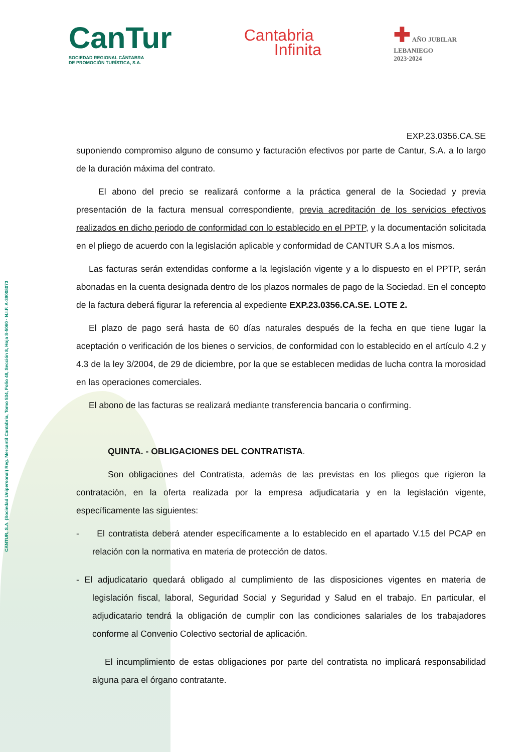CANTUR, S.A. (Sociedad Unipersonal) Reg. Mercantil Cantabria, Tomo 534, Folio 48, Sección 8, Hoja S-5060 · N.I.F. A-39008073
CanTur
SOCIEDAD REGIONAL CÁNTABRA
DE PROMOCIÓN TURÍSTICA, S.A.
Cantabria
Infinita
✚ AÑO JUBILAR
LEBANIEGO
2023·2024
EXP.23.0356.CA.SE
suponiendo compromiso alguno de consumo y facturación efectivos por parte de Cantur, S.A. a lo largo de la duración máxima del contrato.
El abono del precio se realizará conforme a la práctica general de la Sociedad y previa presentación de la factura mensual correspondiente, previa acreditación de los servicios efectivos realizados en dicho periodo de conformidad con lo establecido en el PPTP, y la documentación solicitada en el pliego de acuerdo con la legislación aplicable y conformidad de CANTUR S.A a los mismos.
Las facturas serán extendidas conforme a la legislación vigente y a lo dispuesto en el PPTP, serán abonadas en la cuenta designada dentro de los plazos normales de pago de la Sociedad. En el concepto de la factura deberá figurar la referencia al expediente EXP.23.0356.CA.SE. LOTE 2.
El plazo de pago será hasta de 60 días naturales después de la fecha en que tiene lugar la aceptación o verificación de los bienes o servicios, de conformidad con lo establecido en el artículo 4.2 y 4.3 de la ley 3/2004, de 29 de diciembre, por la que se establecen medidas de lucha contra la morosidad en las operaciones comerciales.
El abono de las facturas se realizará mediante transferencia bancaria o confirming.
QUINTA. - OBLIGACIONES DEL CONTRATISTA.
Son obligaciones del Contratista, además de las previstas en los pliegos que rigieron la contratación, en la oferta realizada por la empresa adjudicataria y en la legislación vigente, específicamente las siguientes:
- El contratista deberá atender específicamente a lo establecido en el apartado V.15 del PCAP en relación con la normativa en materia de protección de datos.
- El adjudicatario quedará obligado al cumplimiento de las disposiciones vigentes en materia de legislación fiscal, laboral, Seguridad Social y Seguridad y Salud en el trabajo. En particular, el adjudicatario tendrá la obligación de cumplir con las condiciones salariales de los trabajadores conforme al Convenio Colectivo sectorial de aplicación.
El incumplimiento de estas obligaciones por parte del contratista no implicará responsabilidad alguna para el órgano contratante.